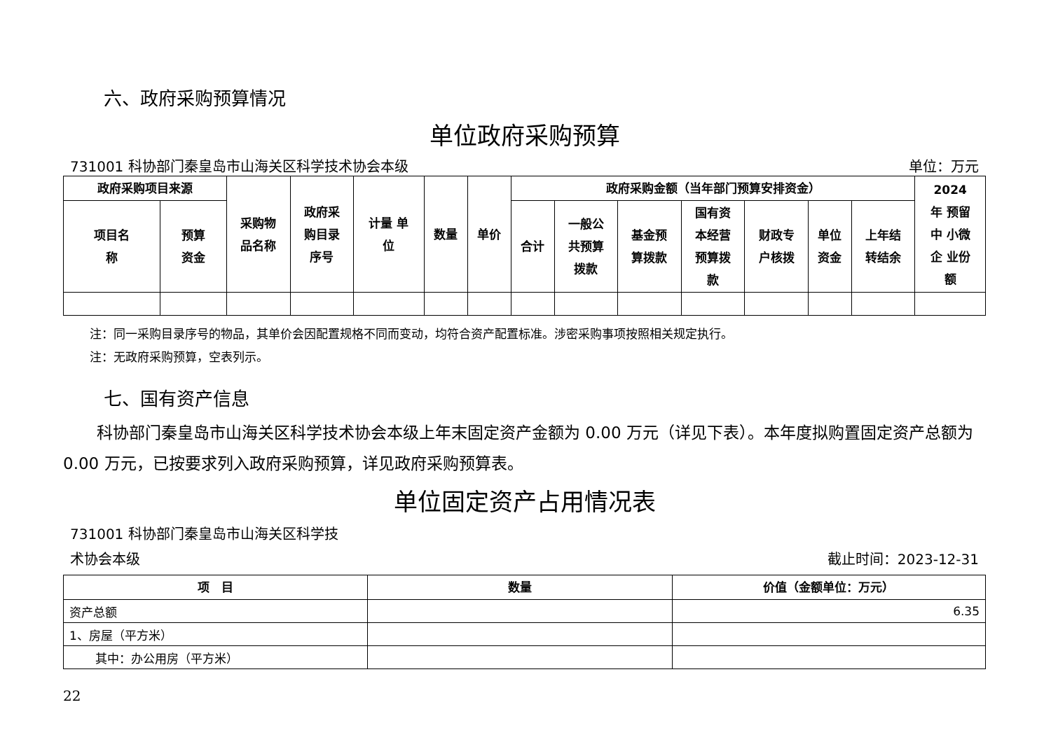六、政府采购预算情况
单位政府采购预算
731001 科协部门秦皇岛市山海关区科学技术协会本级 单位：万元
| 政府采购项目来源 | | 采购物 品名称 | 政府采 购目录 序号 | 计量 单 位 | 数量 | 单价 | 政府采购金额（当年部门预算安排资金） | | | | | | | 2024 年 预留 中 小微 企 业份 额 |
| --- | --- | --- | --- | --- | --- | --- | --- | --- | --- | --- | --- | --- | --- | --- |
| 项目名 称 | 预算 资金 | | | | | | 合计 | 一般公 共预算 拨款 | 基金预 算拨款 | 国有资 本经营 预算拨 款 | 财政专 户核拨 | 单位 资金 | 上年结 转结余 | |
注：同一采购目录序号的物品，其单价会因配置规格不同而变动，均符合资产配置标准。涉密采购事项按照相关规定执行。
注：无政府采购预算，空表列示。
七、国有资产信息
科协部门秦皇岛市山海关区科学技术协会本级上年末固定资产金额为 0.00 万元（详见下表）。本年度拟购置固定资产总额为 0.00 万元，已按要求列入政府采购预算，详见政府采购预算表。
单位固定资产占用情况表
731001 科协部门秦皇岛市山海关区科学技
术协会本级 截止时间：2023-12-31
| 项 目 | 数量 | 价值（金额单位：万元） |
| --- | --- | --- |
| 资产总额 | | 6.35 |
| 1、房屋（平方米） | | |
| 其中：办公用房（平方米） | | |
22